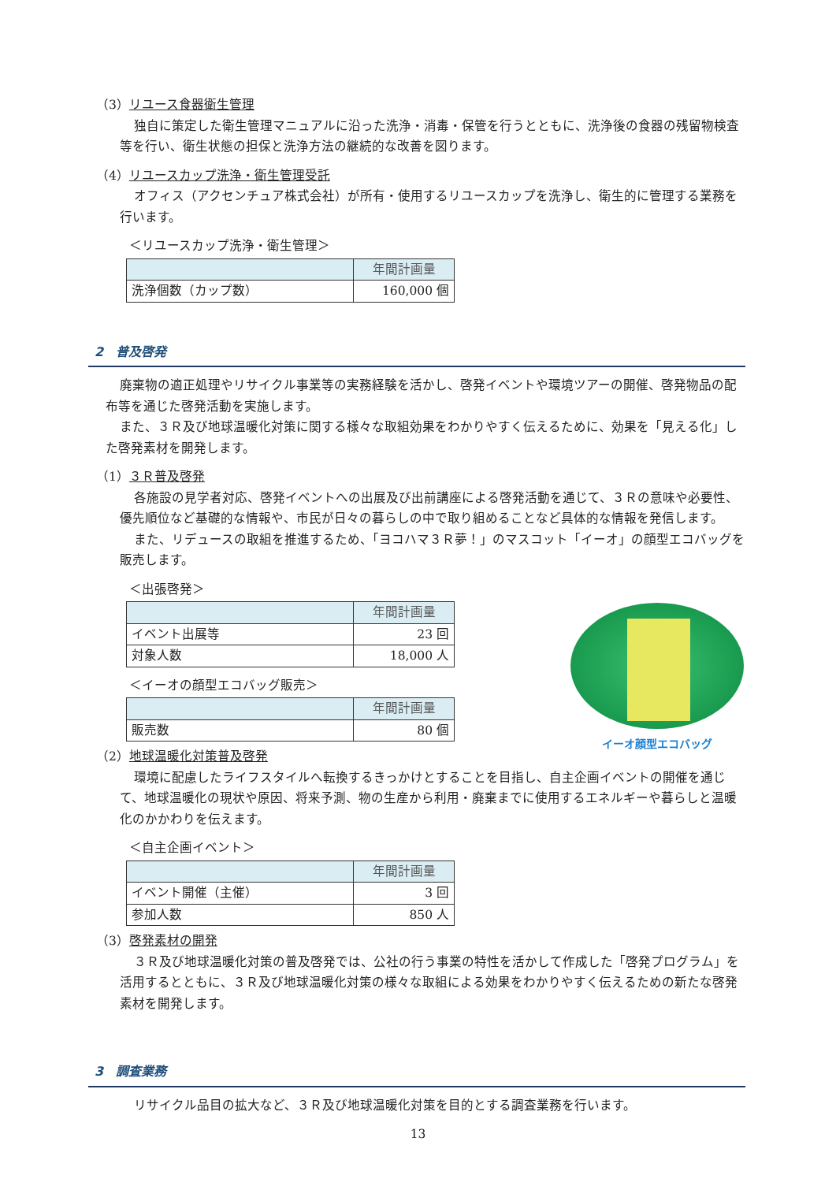（3）リユース食器衛生管理
独自に策定した衛生管理マニュアルに沿った洗浄・消毒・保管を行うとともに、洗浄後の食器の残留物検査等を行い、衛生状態の担保と洗浄方法の継続的な改善を図ります。
（4）リユースカップ洗浄・衛生管理受託
オフィス（アクセンチュア株式会社）が所有・使用するリユースカップを洗浄し、衛生的に管理する業務を行います。
＜リユースカップ洗浄・衛生管理＞
| | 年間計画量 |
| --- | --- |
| 洗浄個数（カップ数） | 160,000 個 |
2　普及啓発
廃棄物の適正処理やリサイクル事業等の実務経験を活かし、啓発イベントや環境ツアーの開催、啓発物品の配布等を通じた啓発活動を実施します。
また、３Ｒ及び地球温暖化対策に関する様々な取組効果をわかりやすく伝えるために、効果を「見える化」した啓発素材を開発します。
（1）３Ｒ普及啓発
各施設の見学者対応、啓発イベントへの出展及び出前講座による啓発活動を通じて、３Ｒの意味や必要性、優先順位など基礎的な情報や、市民が日々の暮らしの中で取り組めることなど具体的な情報を発信します。
また、リデュースの取組を推進するため、「ヨコハマ３Ｒ夢！」のマスコット「イーオ」の顔型エコバッグを販売します。
＜出張啓発＞
| | 年間計画量 |
| --- | --- |
| イベント出展等 | 23 回 |
| 対象人数 | 18,000 人 |
＜イーオの顔型エコバッグ販売＞
| | 年間計画量 |
| --- | --- |
| 販売数 | 80 個 |
（2）地球温暖化対策普及啓発
環境に配慮したライフスタイルへ転換するきっかけとすることを目指し、自主企画イベントの開催を通じて、地球温暖化の現状や原因、将来予測、物の生産から利用・廃棄までに使用するエネルギーや暮らしと温暖化のかかわりを伝えます。
＜自主企画イベント＞
| | 年間計画量 |
| --- | --- |
| イベント開催（主催） | 3 回 |
| 参加人数 | 850 人 |
（3）啓発素材の開発
３Ｒ及び地球温暖化対策の普及啓発では、公社の行う事業の特性を活かして作成した「啓発プログラム」を活用するとともに、３Ｒ及び地球温暖化対策の様々な取組による効果をわかりやすく伝えるための新たな啓発素材を開発します。
3　調査業務
リサイクル品目の拡大など、３Ｒ及び地球温暖化対策を目的とする調査業務を行います。
イーオ顔型エコバッグ
13